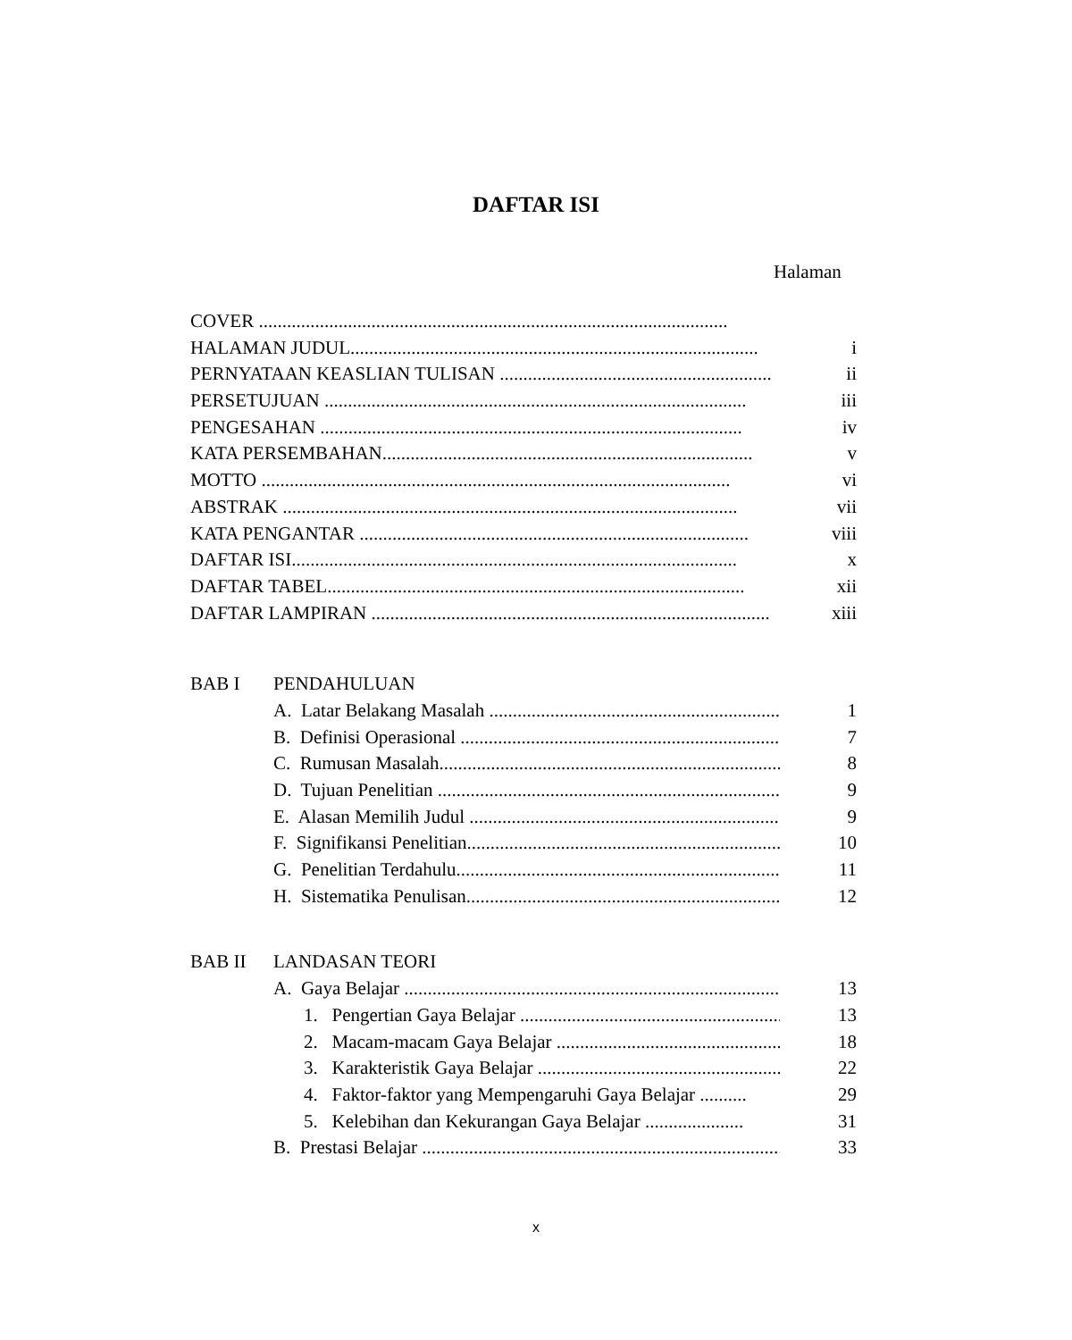DAFTAR ISI
Halaman
COVER ....................................................................................................
HALAMAN JUDUL....................................................................................... i
PERNYATAAN KEASLIAN TULISAN .......................................................... ii
PERSETUJUAN .......................................................................................... iii
PENGESAHAN .......................................................................................... iv
KATA PERSEMBAHAN............................................................................... v
MOTTO .................................................................................................... vi
ABSTRAK ................................................................................................. vii
KATA PENGANTAR ................................................................................... viii
DAFTAR ISI............................................................................................... x
DAFTAR TABEL......................................................................................... xii
DAFTAR LAMPIRAN ..................................................................................... xiii
BAB I PENDAHULUAN
A. Latar Belakang Masalah ...................................................................... 1
B. Definisi Operasional ............................................................................. 7
C. Rumusan Masalah.................................................................................. 8
D. Tujuan Penelitian ................................................................................. 9
E. Alasan Memilih Judul ........................................................................... 9
F. Signifikansi Penelitian.......................................................................... 10
G. Penelitian Terdahulu............................................................................ 11
H. Sistematika Penulisan.......................................................................... 12
BAB II LANDASAN TEORI
A. Gaya Belajar ......................................................................................... 13
1. Pengertian Gaya Belajar .................................................................. 13
2. Macam-macam Gaya Belajar .......................................................... 18
3. Karakteristik Gaya Belajar .............................................................. 22
4. Faktor-faktor yang Mempengaruhi Gaya Belajar .......... 29
5. Kelebihan dan Kekurangan Gaya Belajar ..................... 31
B. Prestasi Belajar ...................................................................................... 33
x